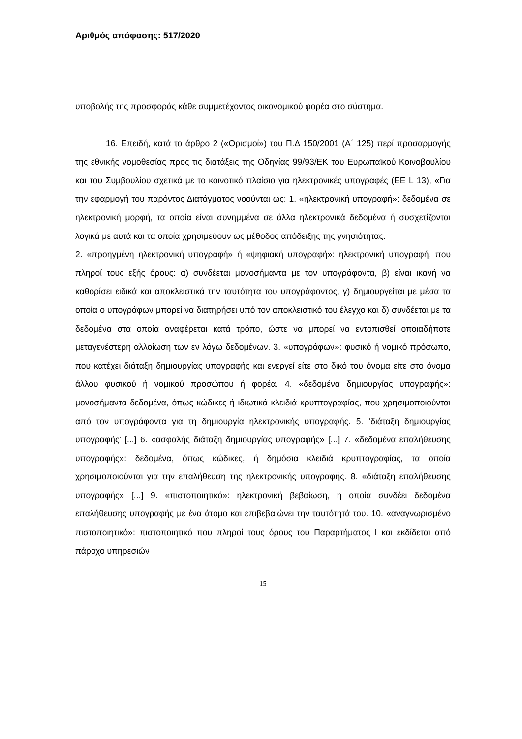Αριθμός απόφασης: 517/2020
υποβολής της προσφοράς κάθε συμμετέχοντος οικονομικού φορέα στο σύστημα.
16. Επειδή, κατά το άρθρο 2 («Ορισμοί») του Π.Δ 150/2001 (Α΄ 125) περί προσαρμογής της εθνικής νομοθεσίας προς τις διατάξεις της Οδηγίας 99/93/ΕΚ του Ευρωπαϊκού Κοινοβουλίου και του Συμβουλίου σχετικά με το κοινοτικό πλαίσιο για ηλεκτρονικές υπογραφές (ΕΕ L 13), «Για την εφαρμογή του παρόντος Διατάγματος νοούνται ως: 1. «ηλεκτρονική υπογραφή»: δεδομένα σε ηλεκτρονική μορφή, τα οποία είναι συνημμένα σε άλλα ηλεκτρονικά δεδομένα ή συσχετίζονται λογικά με αυτά και τα οποία χρησιμεύουν ως μέθοδος απόδειξης της γνησιότητας.
2. «προηγμένη ηλεκτρονική υπογραφή» ή «ψηφιακή υπογραφή»: ηλεκτρονική υπογραφή, που πληροί τους εξής όρους: α) συνδέεται μονοσήμαντα με τον υπογράφοντα, β) είναι ικανή να καθορίσει ειδικά και αποκλειστικά την ταυτότητα του υπογράφοντος, γ) δημιουργείται με μέσα τα οποία ο υπογράφων μπορεί να διατηρήσει υπό τον αποκλειστικό του έλεγχο και δ) συνδέεται με τα δεδομένα στα οποία αναφέρεται κατά τρόπο, ώστε να μπορεί να εντοπισθεί οποιαδήποτε μεταγενέστερη αλλοίωση των εν λόγω δεδομένων. 3. «υπογράφων»: φυσικό ή νομικό πρόσωπο, που κατέχει διάταξη δημιουργίας υπογραφής και ενεργεί είτε στο δικό του όνομα είτε στο όνομα άλλου φυσικού ή νομικού προσώπου ή φορέα. 4. «δεδομένα δημιουργίας υπογραφής»: μονοσήμαντα δεδομένα, όπως κώδικες ή ιδιωτικά κλειδιά κρυπτογραφίας, που χρησιμοποιούνται από τον υπογράφοντα για τη δημιουργία ηλεκτρονικής υπογραφής. 5. ‘διάταξη δημιουργίας υπογραφής’ [...] 6. «ασφαλής διάταξη δημιουργίας υπογραφής» [...] 7. «δεδομένα επαλήθευσης υπογραφής»: δεδομένα, όπως κώδικες, ή δημόσια κλειδιά κρυπτογραφίας, τα οποία χρησιμοποιούνται για την επαλήθευση της ηλεκτρονικής υπογραφής. 8. «διάταξη επαλήθευσης υπογραφής» [...] 9. «πιστοποιητικό»: ηλεκτρονική βεβαίωση, η οποία συνδέει δεδομένα επαλήθευσης υπογραφής με ένα άτομο και επιβεβαιώνει την ταυτότητά του. 10. «αναγνωρισμένο πιστοποιητικό»: πιστοποιητικό που πληροί τους όρους του Παραρτήματος Ι και εκδίδεται από πάροχο υπηρεσιών
15